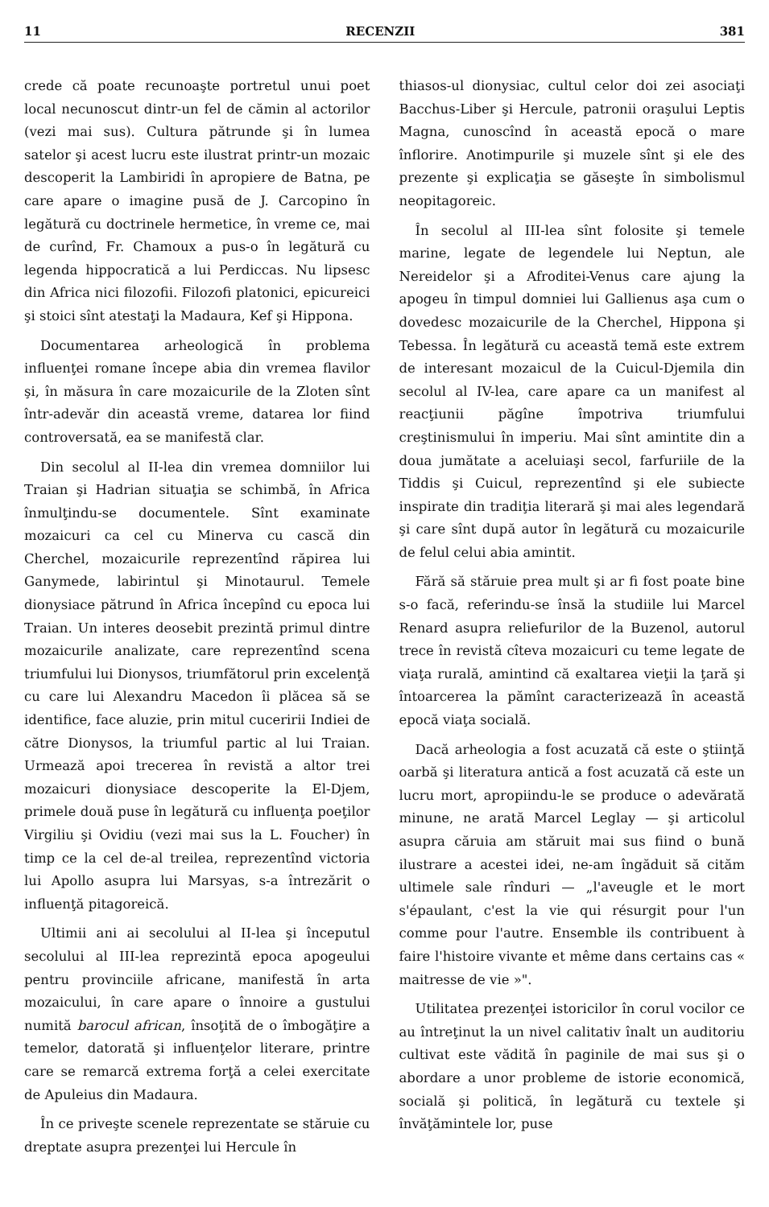11 RECENZII 381
crede că poate recunoaşte portretul unui poet local necunoscut dintr-un fel de cămin al actorilor (vezi mai sus). Cultura pătrunde şi în lumea satelor şi acest lucru este ilustrat printr-un mozaic descoperit la Lambiridi în apropiere de Batna, pe care apare o imagine pusă de J. Carcopino în legătură cu doctrinele hermetice, în vreme ce, mai de curînd, Fr. Chamoux a pus-o în legătură cu legenda hippocratică a lui Perdiccas. Nu lipsesc din Africa nici filozofii. Filozofi platonici, epicureici şi stoici sînt atestaţi la Madaura, Kef şi Hippona.
Documentarea arheologică în problema influenţei romane începe abia din vremea flavilor şi, în măsura în care mozaicurile de la Zloten sînt într-adevăr din această vreme, datarea lor fiind controversată, ea se manifestă clar.
Din secolul al II-lea din vremea domniilor lui Traian şi Hadrian situaţia se schimbă, în Africa înmulţindu-se documentele. Sînt examinate mozaicuri ca cel cu Minerva cu cască din Cherchel, mozaicurile reprezentînd răpirea lui Ganymede, labirintul şi Minotaurul. Temele dionysiace pătrund în Africa începînd cu epoca lui Traian. Un interes deosebit prezintă primul dintre mozaicurile analizate, care reprezentînd scena triumfului lui Dionysos, triumfătorul prin excelenţă cu care lui Alexandru Macedon îi plăcea să se identifice, face aluzie, prin mitul cuceririi Indiei de către Dionysos, la triumful partic al lui Traian. Urmează apoi trecerea în revistă a altor trei mozaicuri dionysiace descoperite la El-Djem, primele două puse în legătură cu influenţa poeţilor Virgiliu şi Ovidiu (vezi mai sus la L. Foucher) în timp ce la cel de-al treilea, reprezentînd victoria lui Apollo asupra lui Marsyas, s-a întrezărit o influenţă pitagoreică.
Ultimii ani ai secolului al II-lea şi începutul secolului al III-lea reprezintă epoca apogeului pentru provinciile africane, manifestă în arta mozaicului, în care apare o înnoire a gustului numită barocul african, însoţită de o îmbogăţire a temelor, datorată şi influenţelor literare, printre care se remarcă extrema forţă a celei exercitate de Apuleius din Madaura.
În ce priveşte scenele reprezentate se stăruie cu dreptate asupra prezenţei lui Hercule în
thiasos-ul dionysiac, cultul celor doi zei asociaţi Bacchus-Liber şi Hercule, patronii oraşului Leptis Magna, cunoscînd în această epocă o mare înflorire. Anotimpurile şi muzele sînt şi ele des prezente şi explicaţia se găseşte în simbolismul neopitagoreic.
În secolul al III-lea sînt folosite şi temele marine, legate de legendele lui Neptun, ale Nereidelor şi a Afroditei-Venus care ajung la apogeu în timpul domniei lui Gallienus aşa cum o dovedesc mozaicurile de la Cherchel, Hippona şi Tebessa. În legătură cu această temă este extrem de interesant mozaicul de la Cuicul-Djemila din secolul al IV-lea, care apare ca un manifest al reacţiunii păgîne împotriva triumfului creştinismului în imperiu. Mai sînt amintite din a doua jumătate a aceluiaşi secol, farfuriile de la Tiddis şi Cuicul, reprezentînd şi ele subiecte inspirate din tradiţia literară şi mai ales legendară şi care sînt după autor în legătură cu mozaicurile de felul celui abia amintit.
Fără să stăruie prea mult şi ar fi fost poate bine s-o facă, referindu-se însă la studiile lui Marcel Renard asupra reliefurilor de la Buzenol, autorul trece în revistă cîteva mozaicuri cu teme legate de viaţa rurală, amintind că exaltarea vieţii la ţară şi întoarcerea la pămînt caracterizează în această epocă viaţa socială.
Dacă arheologia a fost acuzată că este o ştiinţă oarbă şi literatura antică a fost acuzată că este un lucru mort, apropiindu-le se produce o adevărată minune, ne arată Marcel Leglay — şi articolul asupra căruia am stăruit mai sus fiind o bună ilustrare a acestei idei, ne-am îngăduit să cităm ultimele sale rînduri — „l'aveugle et le mort s'épaulant, c'est la vie qui résurgit pour l'un comme pour l'autre. Ensemble ils contribuent à faire l'histoire vivante et même dans certains cas « maitresse de vie »".
Utilitatea prezenţei istoricilor în corul vocilor ce au întreţinut la un nivel calitativ înalt un auditoriu cultivat este vădită în paginile de mai sus şi o abordare a unor probleme de istorie economică, socială şi politică, în legătură cu textele şi învăţămintele lor, puse